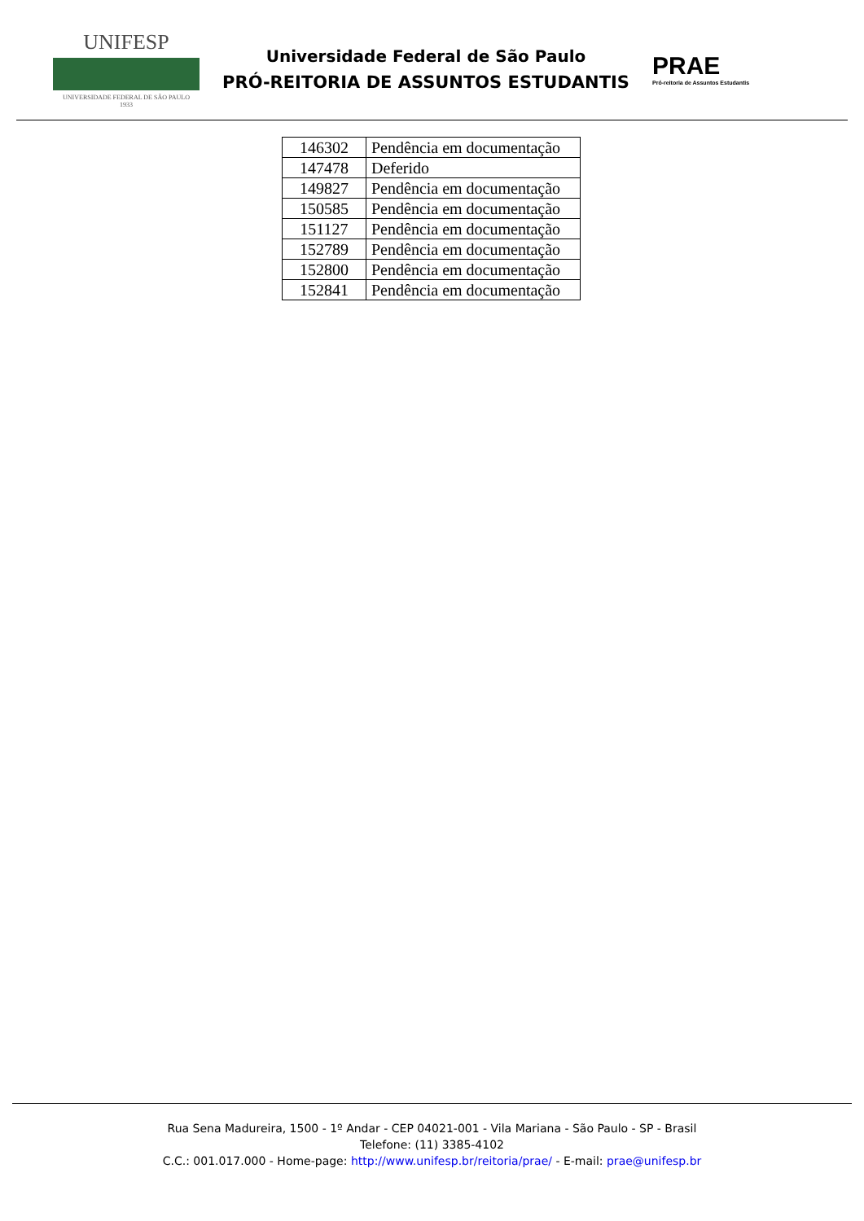UNIFESP
UNIVERSIDADE FEDERAL DE SÃO PAULO
1933
Universidade Federal de São Paulo
PRÓ-REITORIA DE ASSUNTOS ESTUDANTIS
PRAE
Pró-reitoria de Assuntos Estudantis
| 146302 | Pendência em documentação |
| 147478 | Deferido |
| 149827 | Pendência em documentação |
| 150585 | Pendência em documentação |
| 151127 | Pendência em documentação |
| 152789 | Pendência em documentação |
| 152800 | Pendência em documentação |
| 152841 | Pendência em documentação |
Rua Sena Madureira, 1500 - 1º Andar - CEP 04021-001 - Vila Mariana - São Paulo - SP - Brasil
Telefone: (11) 3385-4102
C.C.: 001.017.000 - Home-page: http://www.unifesp.br/reitoria/prae/ - E-mail: prae@unifesp.br